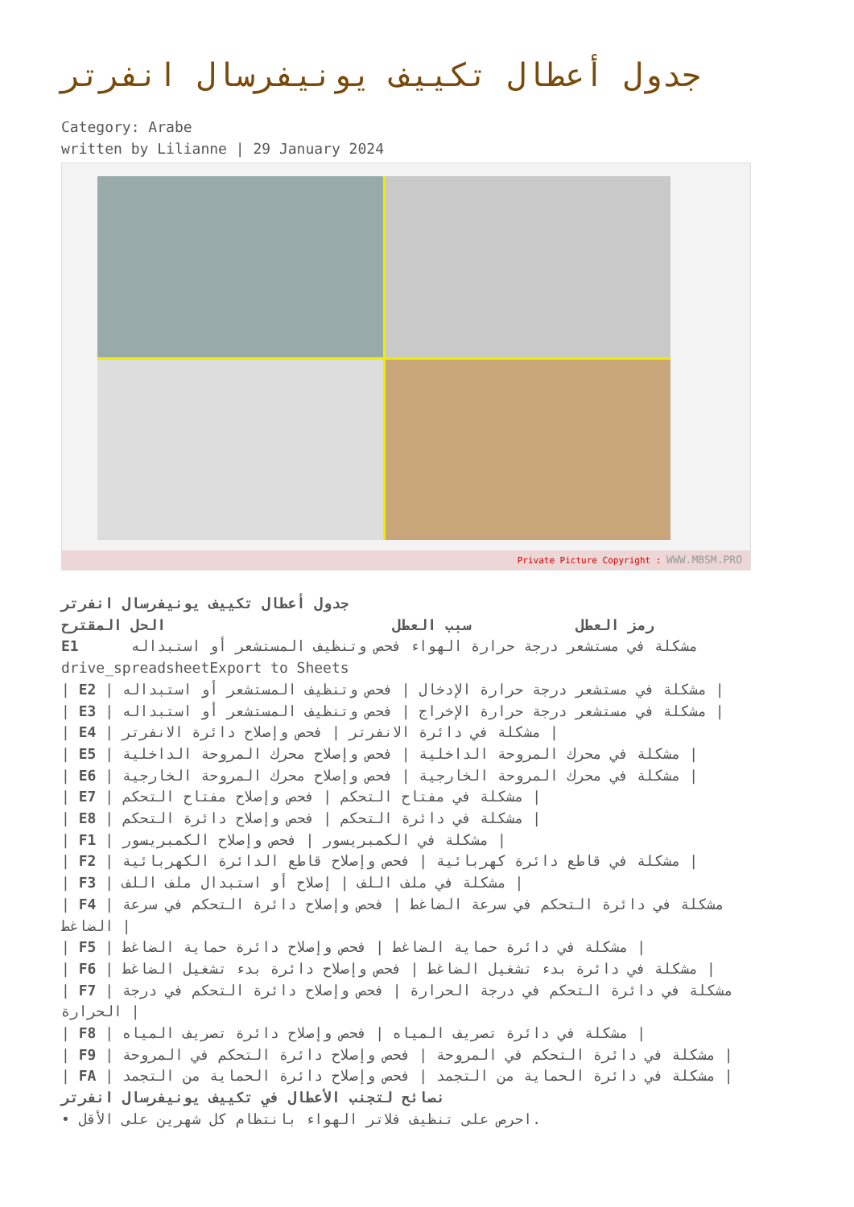جدول أعطال تكييف يونيفرسال انفرتر
Category: Arabe
written by Lilianne | 29 January 2024
Private Picture Copyright : WWW.MBSM.PRO
جدول أعطال تكييف يونيفرسال انفرتر
رمز العطل سبب العطل الحل المقترح
E1 مشكلة في مستشعر درجة حرارة الهواء فحص وتنظيف المستشعر أو استبداله
drive_spreadsheetExport to Sheets
| E2 | مشكلة في مستشعر درجة حرارة الإدخال | فحص وتنظيف المستشعر أو استبداله |
| E3 | مشكلة في مستشعر درجة حرارة الإخراج | فحص وتنظيف المستشعر أو استبداله |
| E4 | مشكلة في دائرة الانفرتر | فحص وإصلاح دائرة الانفرتر |
| E5 | مشكلة في محرك المروحة الداخلية | فحص وإصلاح محرك المروحة الداخلية |
| E6 | مشكلة في محرك المروحة الخارجية | فحص وإصلاح محرك المروحة الخارجية |
| E7 | مشكلة في مفتاح التحكم | فحص وإصلاح مفتاح التحكم |
| E8 | مشكلة في دائرة التحكم | فحص وإصلاح دائرة التحكم |
| F1 | مشكلة في الكمبريسور | فحص وإصلاح الكمبريسور |
| F2 | مشكلة في قاطع دائرة كهربائية | فحص وإصلاح قاطع الدائرة الكهربائية |
| F3 | مشكلة في ملف اللف | إصلاح أو استبدال ملف اللف |
| F4 | مشكلة في دائرة التحكم في سرعة الضاغط | فحص وإصلاح دائرة التحكم في سرعة الضاغط |
| F5 | مشكلة في دائرة حماية الضاغط | فحص وإصلاح دائرة حماية الضاغط |
| F6 | مشكلة في دائرة بدء تشغيل الضاغط | فحص وإصلاح دائرة بدء تشغيل الضاغط |
| F7 | مشكلة في دائرة التحكم في درجة الحرارة | فحص وإصلاح دائرة التحكم في درجة الحرارة |
| F8 | مشكلة في دائرة تصريف المياه | فحص وإصلاح دائرة تصريف المياه |
| F9 | مشكلة في دائرة التحكم في المروحة | فحص وإصلاح دائرة التحكم في المروحة |
| FA | مشكلة في دائرة الحماية من التجمد | فحص وإصلاح دائرة الحماية من التجمد |
نصائح لتجنب الأعطال في تكييف يونيفرسال انفرتر
• احرص على تنظيف فلاتر الهواء بانتظام كل شهرين على الأقل.